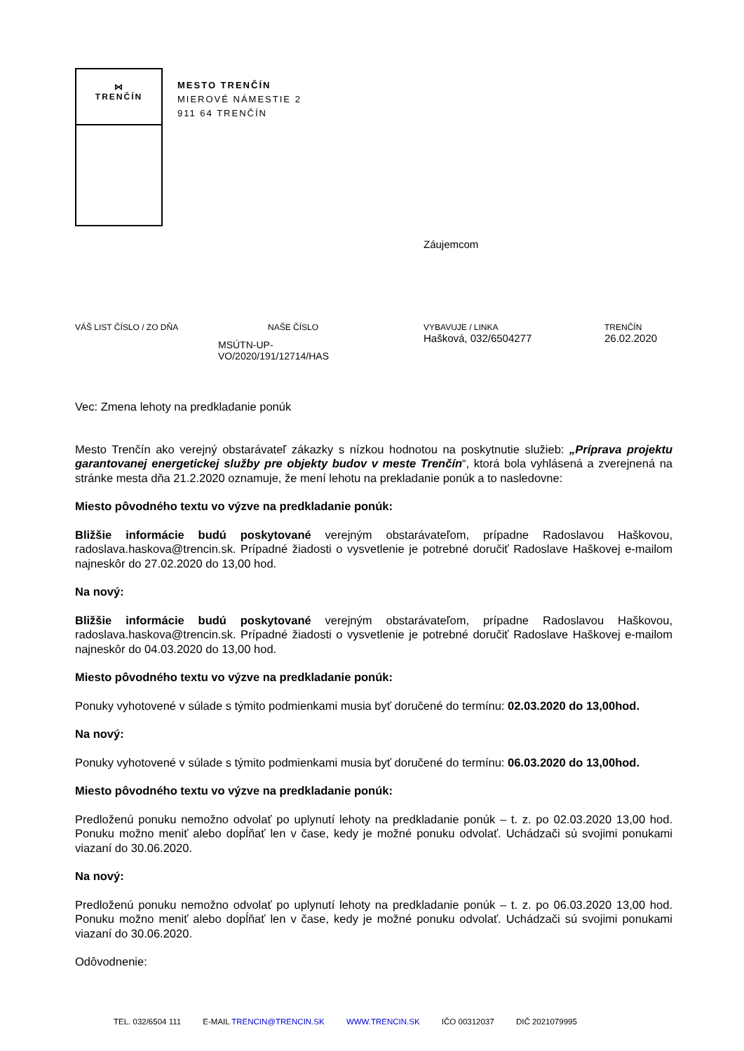⋈
TRENČÍN
MESTO TRENČÍN
MIEROVÉ NÁMESTIE 2
911 64 TRENČÍN
Záujemcom
VÁŠ LIST ČÍSLO / ZO DŇA NAŠE ČÍSLO
MSÚTN-UP-
VO/2020/191/12714/HAS
VYBAVUJE / LINKA
Hašková, 032/6504277
TRENČÍN
26.02.2020
Vec: Zmena lehoty na predkladanie ponúk
Mesto Trenčín ako verejný obstarávateľ zákazky s nízkou hodnotou na poskytnutie služieb: „Príprava projektu garantovanej energetickej služby pre objekty budov v meste Trenčín“, ktorá bola vyhlásená a zverejnená na stránke mesta dňa 21.2.2020 oznamuje, že mení lehotu na prekladanie ponúk a to nasledovne:
Miesto pôvodného textu vo výzve na predkladanie ponúk:
Bližšie informácie budú poskytované verejným obstarávateľom, prípadne Radoslavou Haškovou, radoslava.haskova@trencin.sk. Prípadné žiadosti o vysvetlenie je potrebné doručiť Radoslave Haškovej e-mailom najneskôr do 27.02.2020 do 13,00 hod.
Na nový:
Bližšie informácie budú poskytované verejným obstarávateľom, prípadne Radoslavou Haškovou, radoslava.haskova@trencin.sk. Prípadné žiadosti o vysvetlenie je potrebné doručiť Radoslave Haškovej e-mailom najneskôr do 04.03.2020 do 13,00 hod.
Miesto pôvodného textu vo výzve na predkladanie ponúk:
Ponuky vyhotovené v súlade s týmito podmienkami musia byť doručené do termínu: 02.03.2020 do 13,00hod.
Na nový:
Ponuky vyhotovené v súlade s týmito podmienkami musia byť doručené do termínu: 06.03.2020 do 13,00hod.
Miesto pôvodného textu vo výzve na predkladanie ponúk:
Predloženú ponuku nemožno odvolať po uplynutí lehoty na predkladanie ponúk – t. z. po 02.03.2020 13,00 hod. Ponuku možno meniť alebo dopĺňať len v čase, kedy je možné ponuku odvolať. Uchádzači sú svojimi ponukami viazaní do 30.06.2020.
Na nový:
Predloženú ponuku nemožno odvolať po uplynutí lehoty na predkladanie ponúk – t. z. po 06.03.2020 13,00 hod. Ponuku možno meniť alebo dopĺňať len v čase, kedy je možné ponuku odvolať. Uchádzači sú svojimi ponukami viazaní do 30.06.2020.
Odôvodnenie:
TEL. 032/6504 111 E-MAIL TRENCIN@TRENCIN.SK WWW.TRENCIN.SK IČO 00312037 DIČ 2021079995